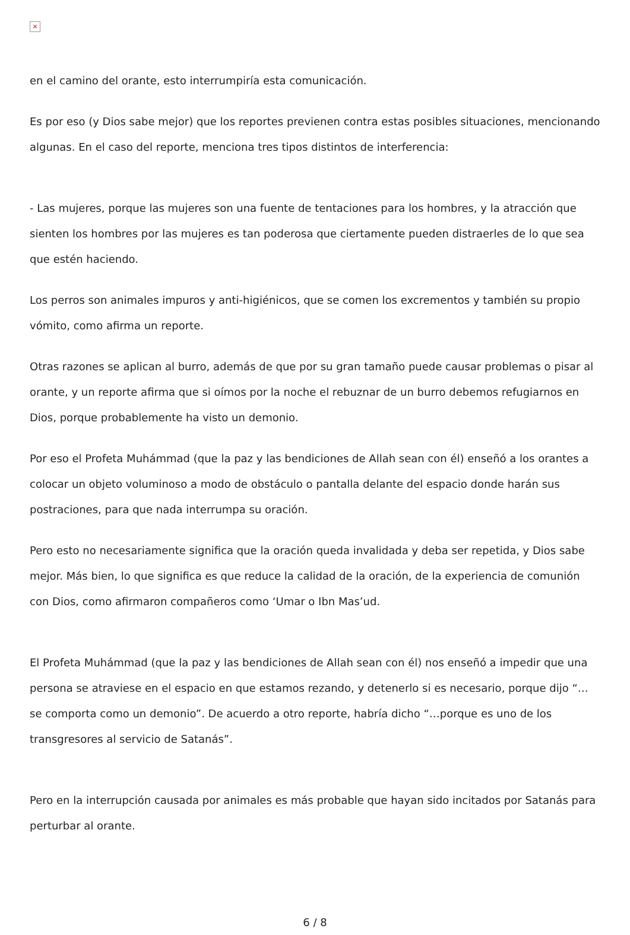×
en el camino del orante, esto interrumpiría esta comunicación.
Es por eso (y Dios sabe mejor) que los reportes previenen contra estas posibles situaciones, mencionando algunas. En el caso del reporte, menciona tres tipos distintos de interferencia:
- Las mujeres, porque las mujeres son una fuente de tentaciones para los hombres, y la atracción que sienten los hombres por las mujeres es tan poderosa que ciertamente pueden distraerles de lo que sea que estén haciendo.
Los perros son animales impuros y anti-higiénicos, que se comen los excrementos y también su propio vómito, como afirma un reporte.
Otras razones se aplican al burro, además de que por su gran tamaño puede causar problemas o pisar al orante, y un reporte afirma que si oímos por la noche el rebuznar de un burro debemos refugiarnos en Dios, porque probablemente ha visto un demonio.
Por eso el Profeta Muhámmad (que la paz y las bendiciones de Allah sean con él) enseñó a los orantes a colocar un objeto voluminoso a modo de obstáculo o pantalla delante del espacio donde harán sus postraciones, para que nada interrumpa su oración.
Pero esto no necesariamente significa que la oración queda invalidada y deba ser repetida, y Dios sabe mejor. Más bien, lo que significa es que reduce la calidad de la oración, de la experiencia de comunión con Dios, como afirmaron compañeros como ‘Umar o Ibn Mas’ud.
El Profeta Muhámmad (que la paz y las bendiciones de Allah sean con él) nos enseñó a impedir que una persona se atraviese en el espacio en que estamos rezando, y detenerlo si es necesario, porque dijo “…se comporta como un demonio”. De acuerdo a otro reporte, habría dicho “…porque es uno de los transgresores al servicio de Satanás”.
Pero en la interrupción causada por animales es más probable que hayan sido incitados por Satanás para perturbar al orante.
6 / 8